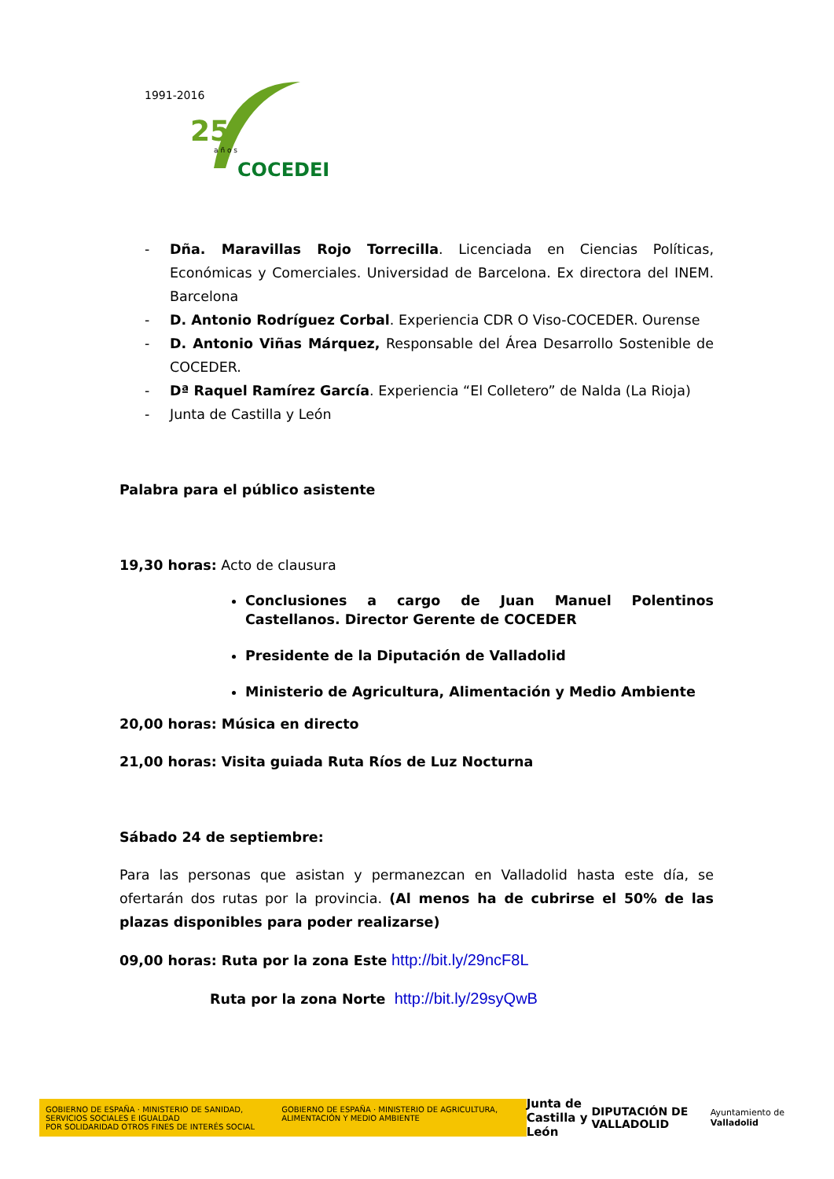1991-2016
25
a ñ o s
COCEDER
- Dña. Maravillas Rojo Torrecilla. Licenciada en Ciencias Políticas, Económicas y Comerciales. Universidad de Barcelona. Ex directora del INEM. Barcelona
- D. Antonio Rodríguez Corbal. Experiencia CDR O Viso-COCEDER. Ourense
- D. Antonio Viñas Márquez, Responsable del Área Desarrollo Sostenible de COCEDER.
- Dª Raquel Ramírez García. Experiencia “El Colletero” de Nalda (La Rioja)
- Junta de Castilla y León
Palabra para el público asistente
19,30 horas: Acto de clausura
Conclusiones a cargo de Juan Manuel Polentinos Castellanos. Director Gerente de COCEDER
Presidente de la Diputación de Valladolid
Ministerio de Agricultura, Alimentación y Medio Ambiente
20,00 horas: Música en directo
21,00 horas: Visita guiada Ruta Ríos de Luz Nocturna
Sábado 24 de septiembre:
Para las personas que asistan y permanezcan en Valladolid hasta este día, se ofertarán dos rutas por la provincia. (Al menos ha de cubrirse el 50% de las plazas disponibles para poder realizarse)
09,00 horas: Ruta por la zona Este http://bit.ly/29ncF8L
Ruta por la zona Norte http://bit.ly/29syQwB
GOBIERNO DE ESPAÑA · MINISTERIO DE SANIDAD, SERVICIOS SOCIALES E IGUALDAD
POR SOLIDARIDAD OTROS FINES DE INTERÉS SOCIAL
GOBIERNO DE ESPAÑA · MINISTERIO DE AGRICULTURA, ALIMENTACIÓN Y MEDIO AMBIENTE
Junta de
Castilla y León
DIPUTACIÓN DE VALLADOLID
Ayuntamiento de Valladolid